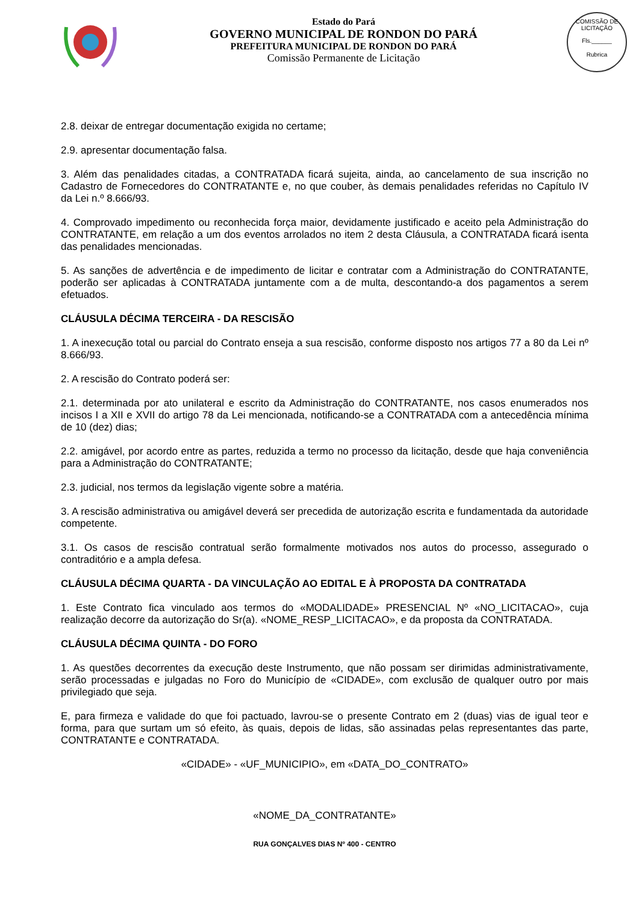Estado do Pará
GOVERNO MUNICIPAL DE RONDON DO PARÁ
PREFEITURA MUNICIPAL DE RONDON DO PARÁ
Comissão Permanente de Licitação
COMISSÃO DE LICITAÇÃO
Fls.______
Rubrica
2.8. deixar de entregar documentação exigida no certame;
2.9. apresentar documentação falsa.
3. Além das penalidades citadas, a CONTRATADA ficará sujeita, ainda, ao cancelamento de sua inscrição no Cadastro de Fornecedores do CONTRATANTE e, no que couber, às demais penalidades referidas no Capítulo IV da Lei n.º 8.666/93.
4. Comprovado impedimento ou reconhecida força maior, devidamente justificado e aceito pela Administração do CONTRATANTE, em relação a um dos eventos arrolados no item 2 desta Cláusula, a CONTRATADA ficará isenta das penalidades mencionadas.
5. As sanções de advertência e de impedimento de licitar e contratar com a Administração do CONTRATANTE, poderão ser aplicadas à CONTRATADA juntamente com a de multa, descontando-a dos pagamentos a serem efetuados.
CLÁUSULA DÉCIMA TERCEIRA - DA RESCISÃO
1. A inexecução total ou parcial do Contrato enseja a sua rescisão, conforme disposto nos artigos 77 a 80 da Lei nº 8.666/93.
2. A rescisão do Contrato poderá ser:
2.1. determinada por ato unilateral e escrito da Administração do CONTRATANTE, nos casos enumerados nos incisos I a XII e XVII do artigo 78 da Lei mencionada, notificando-se a CONTRATADA com a antecedência mínima de 10 (dez) dias;
2.2. amigável, por acordo entre as partes, reduzida a termo no processo da licitação, desde que haja conveniência para a Administração do CONTRATANTE;
2.3. judicial, nos termos da legislação vigente sobre a matéria.
3. A rescisão administrativa ou amigável deverá ser precedida de autorização escrita e fundamentada da autoridade competente.
3.1. Os casos de rescisão contratual serão formalmente motivados nos autos do processo, assegurado o contraditório e a ampla defesa.
CLÁUSULA DÉCIMA QUARTA - DA VINCULAÇÃO AO EDITAL E À PROPOSTA DA CONTRATADA
1. Este Contrato fica vinculado aos termos do «MODALIDADE» PRESENCIAL Nº «NO_LICITACAO», cuja realização decorre da autorização do Sr(a). «NOME_RESP_LICITACAO», e da proposta da CONTRATADA.
CLÁUSULA DÉCIMA QUINTA - DO FORO
1. As questões decorrentes da execução deste Instrumento, que não possam ser dirimidas administrativamente, serão processadas e julgadas no Foro do Município de «CIDADE», com exclusão de qualquer outro por mais privilegiado que seja.
E, para firmeza e validade do que foi pactuado, lavrou-se o presente Contrato em 2 (duas) vias de igual teor e forma, para que surtam um só efeito, às quais, depois de lidas, são assinadas pelas representantes das parte, CONTRATANTE e CONTRATADA.
«CIDADE» - «UF_MUNICIPIO», em «DATA_DO_CONTRATO»
«NOME_DA_CONTRATANTE»
RUA GONÇALVES DIAS Nº 400 - CENTRO